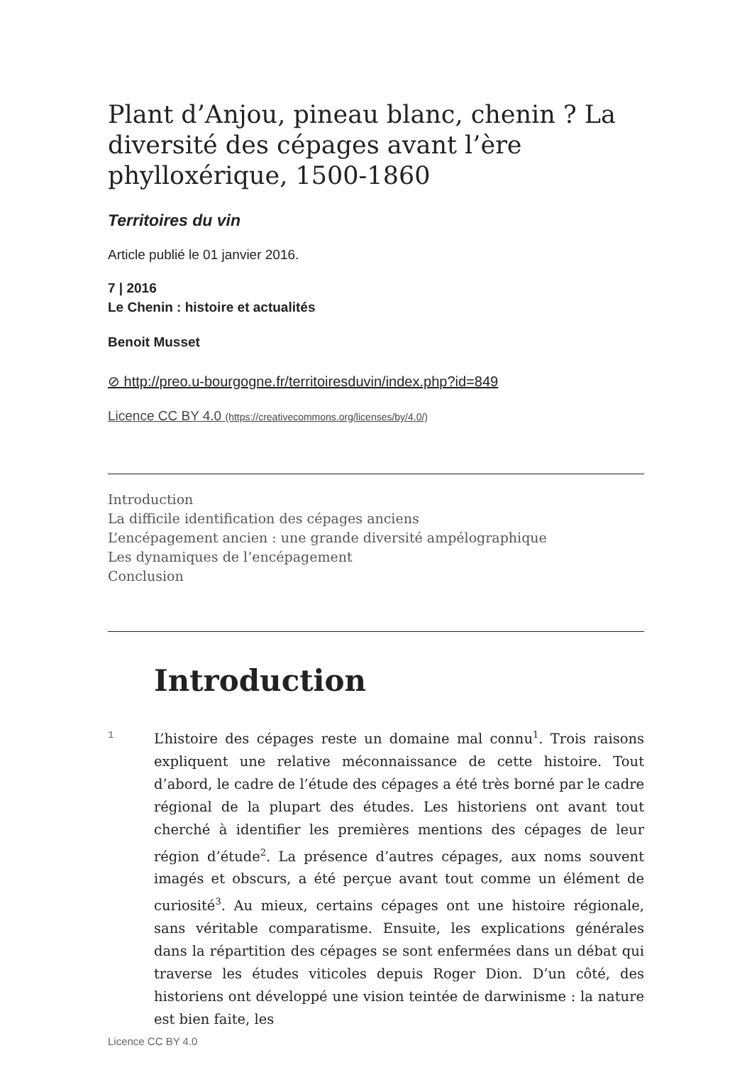Plant d’Anjou, pineau blanc, chenin ? La diversité des cépages avant l’ère phylloxérique, 1500-1860
Territoires du vin
Article publié le 01 janvier 2016.
7 | 2016
Le Chenin : histoire et actualités
Benoit Musset
⊘ http://preo.u-bourgogne.fr/territoiresduvin/index.php?id=849
Licence CC BY 4.0 (https://creativecommons.org/licenses/by/4.0/)
Introduction
La difficile identification des cépages anciens
L’encépagement ancien : une grande diversité ampélographique
Les dynamiques de l’encépagement
Conclusion
Introduction
1
L’histoire des cépages reste un domaine mal connu<sup>1</sup>. Trois raisons expliquent une relative méconnaissance de cette histoire. Tout d’abord, le cadre de l’étude des cépages a été très borné par le cadre régional de la plupart des études. Les historiens ont avant tout cherché à identifier les premières mentions des cépages de leur région d’étude<sup>2</sup>. La présence d’autres cépages, aux noms souvent imagés et obscurs, a été perçue avant tout comme un élément de curiosité<sup>3</sup>. Au mieux, certains cépages ont une histoire régionale, sans véritable comparatisme. Ensuite, les explications générales dans la répartition des cépages se sont enfermées dans un débat qui traverse les études viticoles depuis Roger Dion. D’un côté, des historiens ont développé une vision teintée de darwinisme : la nature est bien faite, les
Licence CC BY 4.0